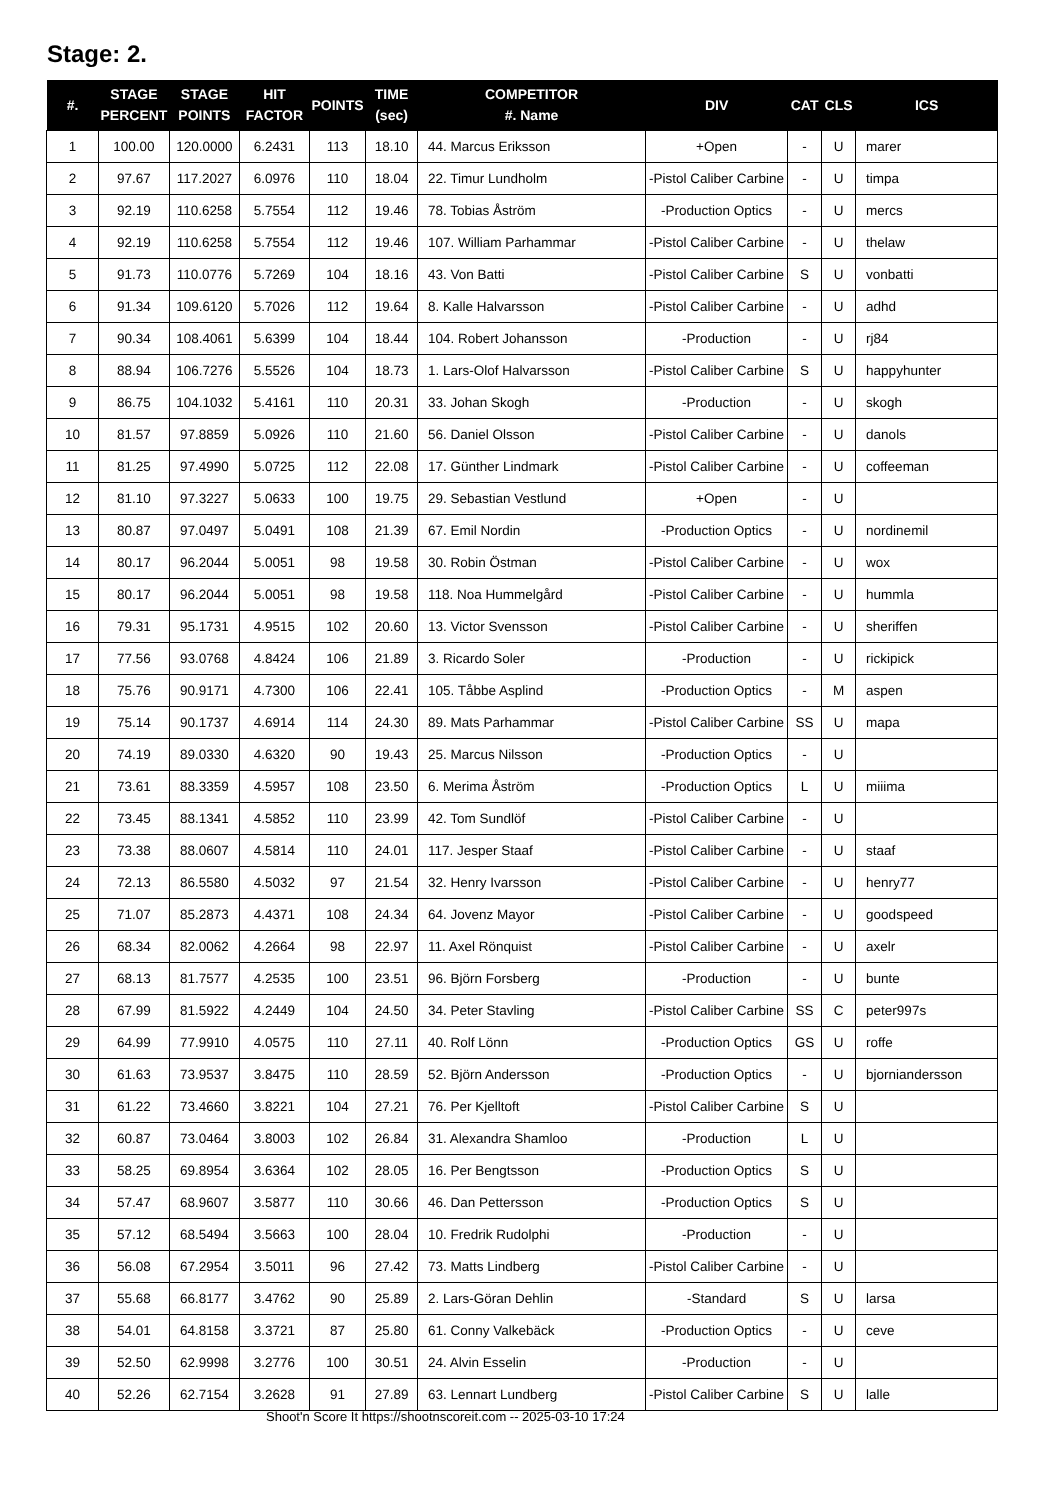Stage: 2.
| #. | STAGE PERCENT | STAGE POINTS | HIT FACTOR | POINTS | TIME (sec) | COMPETITOR #. Name | DIV | CAT | CLS | ICS |
| --- | --- | --- | --- | --- | --- | --- | --- | --- | --- | --- |
| 1 | 100.00 | 120.0000 | 6.2431 | 113 | 18.10 | 44. Marcus Eriksson | +Open | - | U | marer |
| 2 | 97.67 | 117.2027 | 6.0976 | 110 | 18.04 | 22. Timur Lundholm | -Pistol Caliber Carbine | - | U | timpa |
| 3 | 92.19 | 110.6258 | 5.7554 | 112 | 19.46 | 78. Tobias Åström | -Production Optics | - | U | mercs |
| 4 | 92.19 | 110.6258 | 5.7554 | 112 | 19.46 | 107. William Parhammar | -Pistol Caliber Carbine | - | U | thelaw |
| 5 | 91.73 | 110.0776 | 5.7269 | 104 | 18.16 | 43. Von Batti | -Pistol Caliber Carbine | S | U | vonbatti |
| 6 | 91.34 | 109.6120 | 5.7026 | 112 | 19.64 | 8. Kalle Halvarsson | -Pistol Caliber Carbine | - | U | adhd |
| 7 | 90.34 | 108.4061 | 5.6399 | 104 | 18.44 | 104. Robert Johansson | -Production | - | U | rj84 |
| 8 | 88.94 | 106.7276 | 5.5526 | 104 | 18.73 | 1. Lars-Olof Halvarsson | -Pistol Caliber Carbine | S | U | happyhunter |
| 9 | 86.75 | 104.1032 | 5.4161 | 110 | 20.31 | 33. Johan Skogh | -Production | - | U | skogh |
| 10 | 81.57 | 97.8859 | 5.0926 | 110 | 21.60 | 56. Daniel Olsson | -Pistol Caliber Carbine | - | U | danols |
| 11 | 81.25 | 97.4990 | 5.0725 | 112 | 22.08 | 17. Günther Lindmark | -Pistol Caliber Carbine | - | U | coffeeman |
| 12 | 81.10 | 97.3227 | 5.0633 | 100 | 19.75 | 29. Sebastian Vestlund | +Open | - | U | |
| 13 | 80.87 | 97.0497 | 5.0491 | 108 | 21.39 | 67. Emil Nordin | -Production Optics | - | U | nordinemil |
| 14 | 80.17 | 96.2044 | 5.0051 | 98 | 19.58 | 30. Robin Östman | -Pistol Caliber Carbine | - | U | wox |
| 15 | 80.17 | 96.2044 | 5.0051 | 98 | 19.58 | 118. Noa Hummelgård | -Pistol Caliber Carbine | - | U | hummla |
| 16 | 79.31 | 95.1731 | 4.9515 | 102 | 20.60 | 13. Victor Svensson | -Pistol Caliber Carbine | - | U | sheriffen |
| 17 | 77.56 | 93.0768 | 4.8424 | 106 | 21.89 | 3. Ricardo Soler | -Production | - | U | rickipick |
| 18 | 75.76 | 90.9171 | 4.7300 | 106 | 22.41 | 105. Tåbbe Asplind | -Production Optics | - | M | aspen |
| 19 | 75.14 | 90.1737 | 4.6914 | 114 | 24.30 | 89. Mats Parhammar | -Pistol Caliber Carbine | SS | U | mapa |
| 20 | 74.19 | 89.0330 | 4.6320 | 90 | 19.43 | 25. Marcus Nilsson | -Production Optics | - | U | |
| 21 | 73.61 | 88.3359 | 4.5957 | 108 | 23.50 | 6. Merima Åström | -Production Optics | L | U | miiima |
| 22 | 73.45 | 88.1341 | 4.5852 | 110 | 23.99 | 42. Tom Sundlöf | -Pistol Caliber Carbine | - | U | |
| 23 | 73.38 | 88.0607 | 4.5814 | 110 | 24.01 | 117. Jesper Staaf | -Pistol Caliber Carbine | - | U | staaf |
| 24 | 72.13 | 86.5580 | 4.5032 | 97 | 21.54 | 32. Henry Ivarsson | -Pistol Caliber Carbine | - | U | henry77 |
| 25 | 71.07 | 85.2873 | 4.4371 | 108 | 24.34 | 64. Jovenz Mayor | -Pistol Caliber Carbine | - | U | goodspeed |
| 26 | 68.34 | 82.0062 | 4.2664 | 98 | 22.97 | 11. Axel Rönquist | -Pistol Caliber Carbine | - | U | axelr |
| 27 | 68.13 | 81.7577 | 4.2535 | 100 | 23.51 | 96. Björn Forsberg | -Production | - | U | bunte |
| 28 | 67.99 | 81.5922 | 4.2449 | 104 | 24.50 | 34. Peter Stavling | -Pistol Caliber Carbine | SS | C | peter997s |
| 29 | 64.99 | 77.9910 | 4.0575 | 110 | 27.11 | 40. Rolf Lönn | -Production Optics | GS | U | roffe |
| 30 | 61.63 | 73.9537 | 3.8475 | 110 | 28.59 | 52. Björn Andersson | -Production Optics | - | U | bjorniandersson |
| 31 | 61.22 | 73.4660 | 3.8221 | 104 | 27.21 | 76. Per Kjelltoft | -Pistol Caliber Carbine | S | U | |
| 32 | 60.87 | 73.0464 | 3.8003 | 102 | 26.84 | 31. Alexandra Shamloo | -Production | L | U | |
| 33 | 58.25 | 69.8954 | 3.6364 | 102 | 28.05 | 16. Per Bengtsson | -Production Optics | S | U | |
| 34 | 57.47 | 68.9607 | 3.5877 | 110 | 30.66 | 46. Dan Pettersson | -Production Optics | S | U | |
| 35 | 57.12 | 68.5494 | 3.5663 | 100 | 28.04 | 10. Fredrik Rudolphi | -Production | - | U | |
| 36 | 56.08 | 67.2954 | 3.5011 | 96 | 27.42 | 73. Matts Lindberg | -Pistol Caliber Carbine | - | U | |
| 37 | 55.68 | 66.8177 | 3.4762 | 90 | 25.89 | 2. Lars-Göran Dehlin | -Standard | S | U | larsa |
| 38 | 54.01 | 64.8158 | 3.3721 | 87 | 25.80 | 61. Conny Valkebäck | -Production Optics | - | U | ceve |
| 39 | 52.50 | 62.9998 | 3.2776 | 100 | 30.51 | 24. Alvin Esselin | -Production | - | U | |
| 40 | 52.26 | 62.7154 | 3.2628 | 91 | 27.89 | 63. Lennart Lundberg | -Pistol Caliber Carbine | S | U | lalle |
Shoot'n Score It https://shootnscoreit.com -- 2025-03-10 17:24